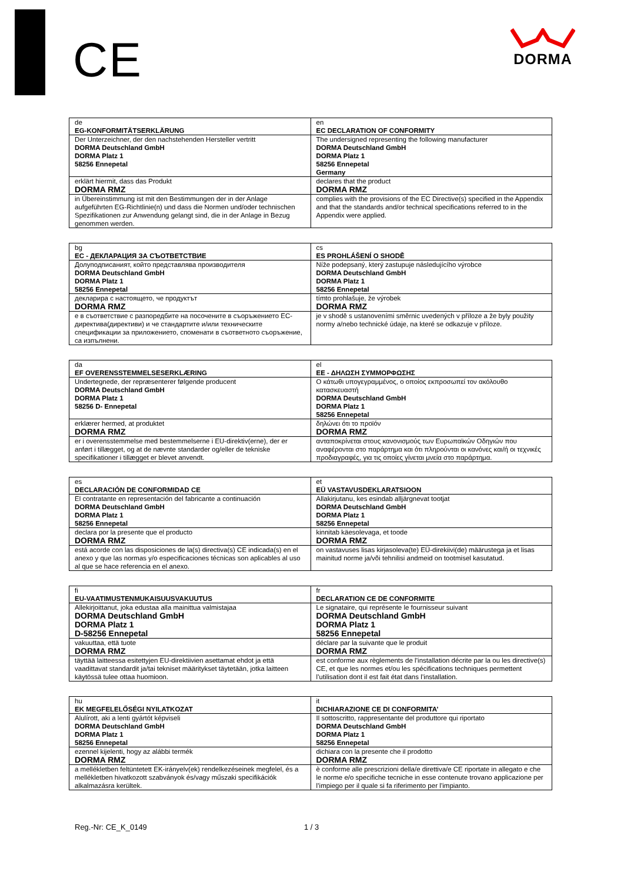CE
DORMA
| de EG-KONFORMITÄTSERKLÄRUNG | en EC DECLARATION OF CONFORMITY |
| Der Unterzeichner, der den nachstehenden Hersteller vertritt DORMA Deutschland GmbH DORMA Platz 1 58256 Ennepetal | The undersigned representing the following manufacturer DORMA Deutschland GmbH DORMA Platz 1 58256 Ennepetal Germany |
| erklärt hiermit, dass das Produkt DORMA RMZ | declares that the product DORMA RMZ |
| in Übereinstimmung ist mit den Bestimmungen der in der Anlage aufgeführten EG-Richtlinie(n) und dass die Normen und/oder technischen Spezifikationen zur Anwendung gelangt sind, die in der Anlage in Bezug genommen werden. | complies with the provisions of the EC Directive(s) specified in the Appendix and that the standards and/or technical specifications referred to in the Appendix were applied. |
| bg ЕС - ДЕКЛАРАЦИЯ ЗА СЪОТВЕТСТВИЕ | cs ES PROHLÁŠENÍ O SHODĚ |
| Долуподписаният, който представлява производителя DORMA Deutschland GmbH DORMA Platz 1 58256 Ennepetal | Níže podepsaný, který zastupuje následujícího výrobce DORMA Deutschland GmbH DORMA Platz 1 58256 Ennepetal |
| декларира с настоящето, че продуктът DORMA RMZ | tímto prohlašuje, že výrobek DORMA RMZ |
| е в съответствие с разпоредбите на посочените в съоръжението ЕС-директива(директиви) и че стандартите и/или техническите спецификации за приложението, споменати в съответното съоръжение, са изпълнени. | je v shodě s ustanoveními směrnic uvedených v příloze a že byly použity normy a/nebo technické údaje, na které se odkazuje v příloze. |
| da EF OVERENSSTEMMELSESERKLÆRING | el ΕΕ - ΔΗΛΩΣΗ ΣΥΜΜΟΡΦΩΣΗΣ |
| Undertegnede, der repræsenterer følgende producent DORMA Deutschland GmbH DORMA Platz 1 58256 D- Ennepetal | Ο κάτωθι υπογεγραμμένος, ο οποίος εκπροσωπεί τον ακόλουθο κατασκευαστή DORMA Deutschland GmbH DORMA Platz 1 58256 Ennepetal |
| erklærer hermed, at produktet DORMA RMZ | δηλώνει ότι το προϊόν DORMA RMZ |
| er i overensstemmelse med bestemmelserne i EU-direktiv(erne), der er anført i tillægget, og at de nævnte standarder og/eller de tekniske specifikationer i tillægget er blevet anvendt. | ανταποκρίνεται στους κανονισμούς των Ευρωπαϊκών Οδηγιών που αναφέρονται στο παράρτημα και ότι πληρούνται οι κανόνες και/ή οι τεχνικές προδιαγραφές, για τις οποίες γίνεται μνεία στο παράρτημα. |
| es DECLARACIÓN DE CONFORMIDAD CE | et EÜ VASTAVUSDEKLARATSIOON |
| El contratante en representación del fabricante a continuación DORMA Deutschland GmbH DORMA Platz 1 58256 Ennepetal | Allakirjutanu, kes esindab alljärgnevat tootjat DORMA Deutschland GmbH DORMA Platz 1 58256 Ennepetal |
| declara por la presente que el producto DORMA RMZ | kinnitab käesolevaga, et toode DORMA RMZ |
| está acorde con las disposiciones de la(s) directiva(s) CE indicada(s) en el anexo y que las normas y/o especificaciones técnicas son aplicables al uso al que se hace referencia en el anexo. | on vastavuses lisas kirjasoleva(te) EÜ-direkiivi(de) määrustega ja et lisas mainitud norme ja/või tehnilisi andmeid on tootmisel kasutatud. |
| fi EU-VAATIMUSTENMUKAISUUSVAKUUTUS | fr DECLARATION CE DE CONFORMITE |
| Allekirjoittanut, joka edustaa alla mainittua valmistajaa DORMA Deutschland GmbH DORMA Platz 1 D-58256 Ennepetal | Le signataire, qui représente le fournisseur suivant DORMA Deutschland GmbH DORMA Platz 1 58256 Ennepetal |
| vakuuttaa, että tuote DORMA RMZ | déclare par la suivante que le produit DORMA RMZ |
| täyttää laitteessa esitettyjen EU-direktiivien asettamat ehdot ja että vaadittavat standardit ja/tai tekniset määritykset täytetään, jotka laitteen käytössä tulee ottaa huomioon. | est conforme aux règlements de l’installation décrite par la ou les directive(s) CE, et que les normes et/ou les spécifications techniques permettent l’utilisation dont il est fait état dans l’installation. |
| hu EK MEGFELELŐSÉGI NYILATKOZAT | it DICHIARAZIONE CE DI CONFORMITA’ |
| Alulírott, aki a lenti gyártót képviseli DORMA Deutschland GmbH DORMA Platz 1 58256 Ennepetal | Il sottoscritto, rappresentante del produttore qui riportato DORMA Deutschland GmbH DORMA Platz 1 58256 Ennepetal |
| ezennel kijelenti, hogy az alábbi termék DORMA RMZ | dichiara con la presente che il prodotto DORMA RMZ |
| a mellékletben feltüntetett EK-irányelv(ek) rendelkezéseinek megfelel, és a mellékletben hivatkozott szabványok és/vagy műszaki specifikációk alkalmazásra kerültek. | è conforme alle prescrizioni della/e direttiva/e CE riportate in allegato e che le norme e/o specifiche tecniche in esse contenute trovano applicazione per l’impiego per il quale si fa riferimento per l’impianto. |
Reg.-Nr: CE_K_0149 1 / 3